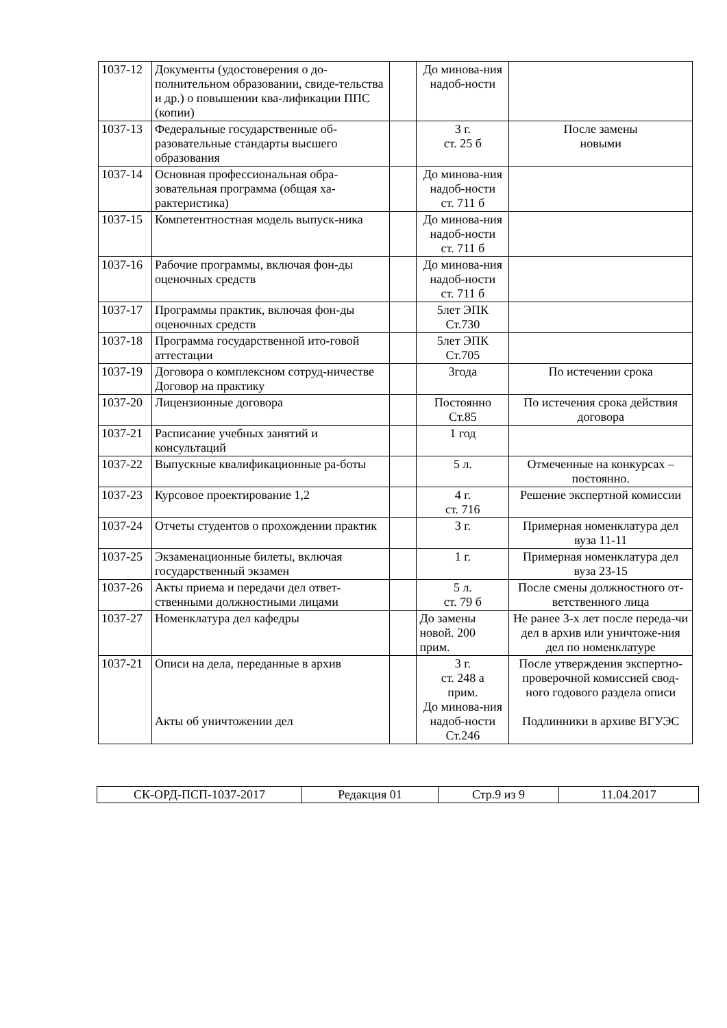| 1037-12 | Документы (удостоверения о до-полнительном образовании, свиде-тельства и др.) о повышении ква-лификации ППС (копии) | | До минова-ния надоб-ности | |
| 1037-13 | Федеральные государственные об-разовательные стандарты высшего образования | | 3 г. ст. 25 б | После замены новыми |
| 1037-14 | Основная профессиональная обра-зовательная программа (общая ха-рактеристика) | | До минова-ния надоб-ности ст. 711 б | |
| 1037-15 | Компетентностная модель выпуск-ника | | До минова-ния надоб-ности ст. 711 б | |
| 1037-16 | Рабочие программы, включая фон-ды оценочных средств | | До минова-ния надоб-ности ст. 711 б | |
| 1037-17 | Программы практик, включая фон-ды оценочных средств | | 5лет ЭПК Ст.730 | |
| 1037-18 | Программа государственной ито-говой аттестации | | 5лет ЭПК Ст.705 | |
| 1037-19 | Договора о комплексном сотруд-ничестве Договор на практику | | 3года | По истечении срока |
| 1037-20 | Лицензионные договора | | Постоянно Ст.85 | По истечения срока действия договора |
| 1037-21 | Расписание учебных занятий и консультаций | | 1 год | |
| 1037-22 | Выпускные квалификационные ра-боты | | 5 л. | Отмеченные на конкурсах – постоянно. |
| 1037-23 | Курсовое проектирование 1,2 | | 4 г. ст. 716 | Решение экспертной комиссии |
| 1037-24 | Отчеты студентов о прохождении практик | | 3 г. | Примерная номенклатура дел вуза 11-11 |
| 1037-25 | Экзаменационные билеты, включая государственный экзамен | | 1 г. | Примерная номенклатура дел вуза 23-15 |
| 1037-26 | Акты приема и передачи дел ответ-ственными должностными лицами | | 5 л. ст. 79 б | После смены должностного от-ветственного лица |
| 1037-27 | Номенклатура дел кафедры | | До замены новой. 200 прим. | Не ранее 3-х лет после переда-чи дел в архив или уничтоже-ния дел по номенклатуре |
| 1037-21 | Описи на дела, переданные в архив Акты об уничтожении дел | | 3 г. ст. 248 а прим. До минова-ния надоб-ности Ст.246 | После утверждения экспертно-проверочной комиссией свод-ного годового раздела описи Подлинники в архиве ВГУЭС |
| СК-ОРД-ПСП-1037-2017 | Редакция 01 | Стр.9 из 9 | 11.04.2017 |